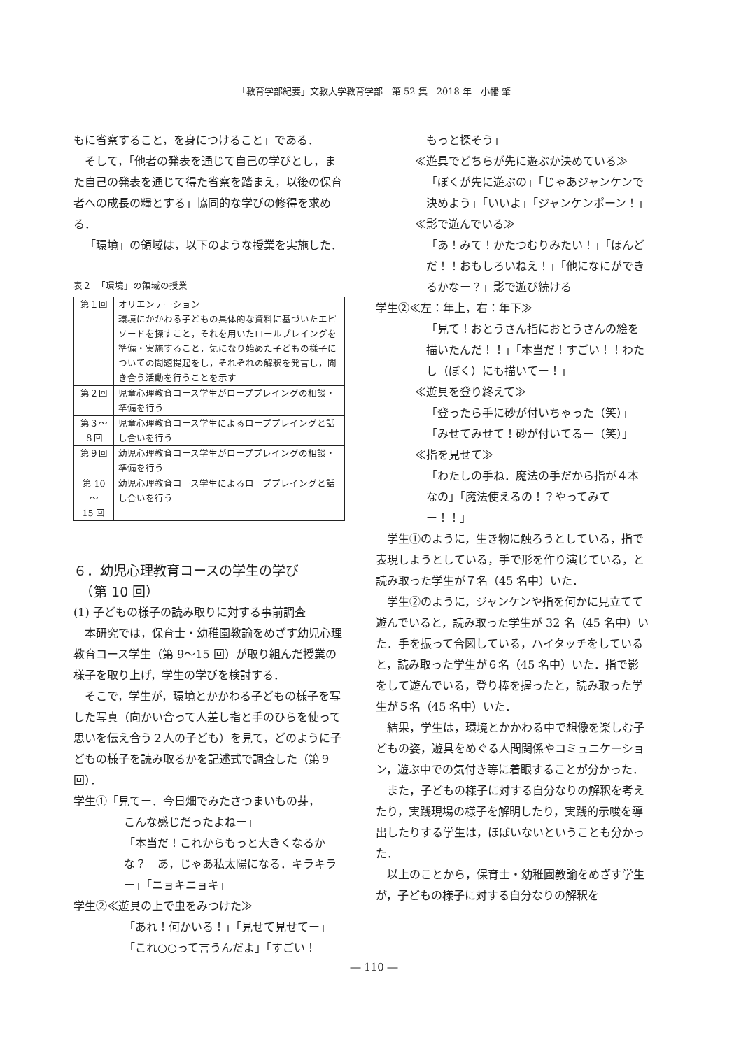「教育学部紀要」文教大学教育学部　第 52 集　2018 年　小幡 肇
もに省察すること，を身につけること」である．
そして，「他者の発表を通じて自己の学びとし，また自己の発表を通じて得た省察を踏まえ，以後の保育者への成長の糧とする」協同的な学びの修得を求める．
「環境」の領域は，以下のような授業を実施した．
表２　「環境」の領域の授業
| 第１回 | オリエンテーション 環境にかかわる子どもの具体的な資料に基づいたエピソードを探すこと，それを用いたロールプレイングを準備・実施すること，気になり始めた子どもの様子についての問題提起をし，それぞれの解釈を発言し，聞き合う活動を行うことを示す |
| 第２回 | 児童心理教育コース学生がローププレイングの相談・準備を行う |
| 第３～ ８回 | 児童心理教育コース学生によるローププレイングと話し合いを行う |
| 第９回 | 幼児心理教育コース学生がローププレイングの相談・準備を行う |
| 第 10 ～ 15 回 | 幼児心理教育コース学生によるローププレイングと話し合いを行う |
６．幼児心理教育コースの学生の学び
　（第 10 回）
(1) 子どもの様子の読み取りに対する事前調査
本研究では，保育士・幼稚園教諭をめざす幼児心理教育コース学生（第 9～15 回）が取り組んだ授業の様子を取り上げ，学生の学びを検討する．
そこで，学生が，環境とかかわる子どもの様子を写した写真（向かい合って人差し指と手のひらを使って思いを伝え合う２人の子ども）を見て，どのように子どもの様子を読み取るかを記述式で調査した（第９回）．
学生①「見てー．今日畑でみたさつまいもの芽，
こんな感じだったよねー」
「本当だ！これからもっと大きくなるかな？　あ，じゃあ私太陽になる．キラキラー」「ニョキニョキ」
学生②≪遊具の上で虫をみつけた≫
「あれ！何かいる！」「見せて見せてー」
「これ○○って言うんだよ」「すごい！
もっと探そう」
≪遊具でどちらが先に遊ぶか決めている≫
「ぼくが先に遊ぶの」「じゃあジャンケンで決めよう」「いいよ」「ジャンケンポーン！」
≪影で遊んでいる≫
「あ！みて！かたつむりみたい！」「ほんどだ！！おもしろいねえ！」「他になにができるかなー？」影で遊び続ける
学生②≪左：年上，右：年下≫
「見て！おとうさん指におとうさんの絵を描いたんだ！！」「本当だ！すごい！！わたし（ぼく）にも描いてー！」
≪遊具を登り終えて≫
「登ったら手に砂が付いちゃった（笑）」
「みせてみせて！砂が付いてるー（笑）」
≪指を見せて≫
「わたしの手ね．魔法の手だから指が４本なの」「魔法使えるの！？やってみてー！！」
学生①のように，生き物に触ろうとしている，指で表現しようとしている，手で形を作り演じている，と読み取った学生が７名（45 名中）いた．
学生②のように，ジャンケンや指を何かに見立てて遊んでいると，読み取った学生が 32 名（45 名中）いた．手を振って合図している，ハイタッチをしていると，読み取った学生が６名（45 名中）いた．指で影をして遊んでいる，登り棒を握ったと，読み取った学生が５名（45 名中）いた．
結果，学生は，環境とかかわる中で想像を楽しむ子どもの姿，遊具をめぐる人間関係やコミュニケーション，遊ぶ中での気付き等に着眼することが分かった．
また，子どもの様子に対する自分なりの解釈を考えたり，実践現場の様子を解明したり，実践的示唆を導出したりする学生は，ほぼいないということも分かった．
以上のことから，保育士・幼稚園教諭をめざす学生が，子どもの様子に対する自分なりの解釈を
― 110 ―